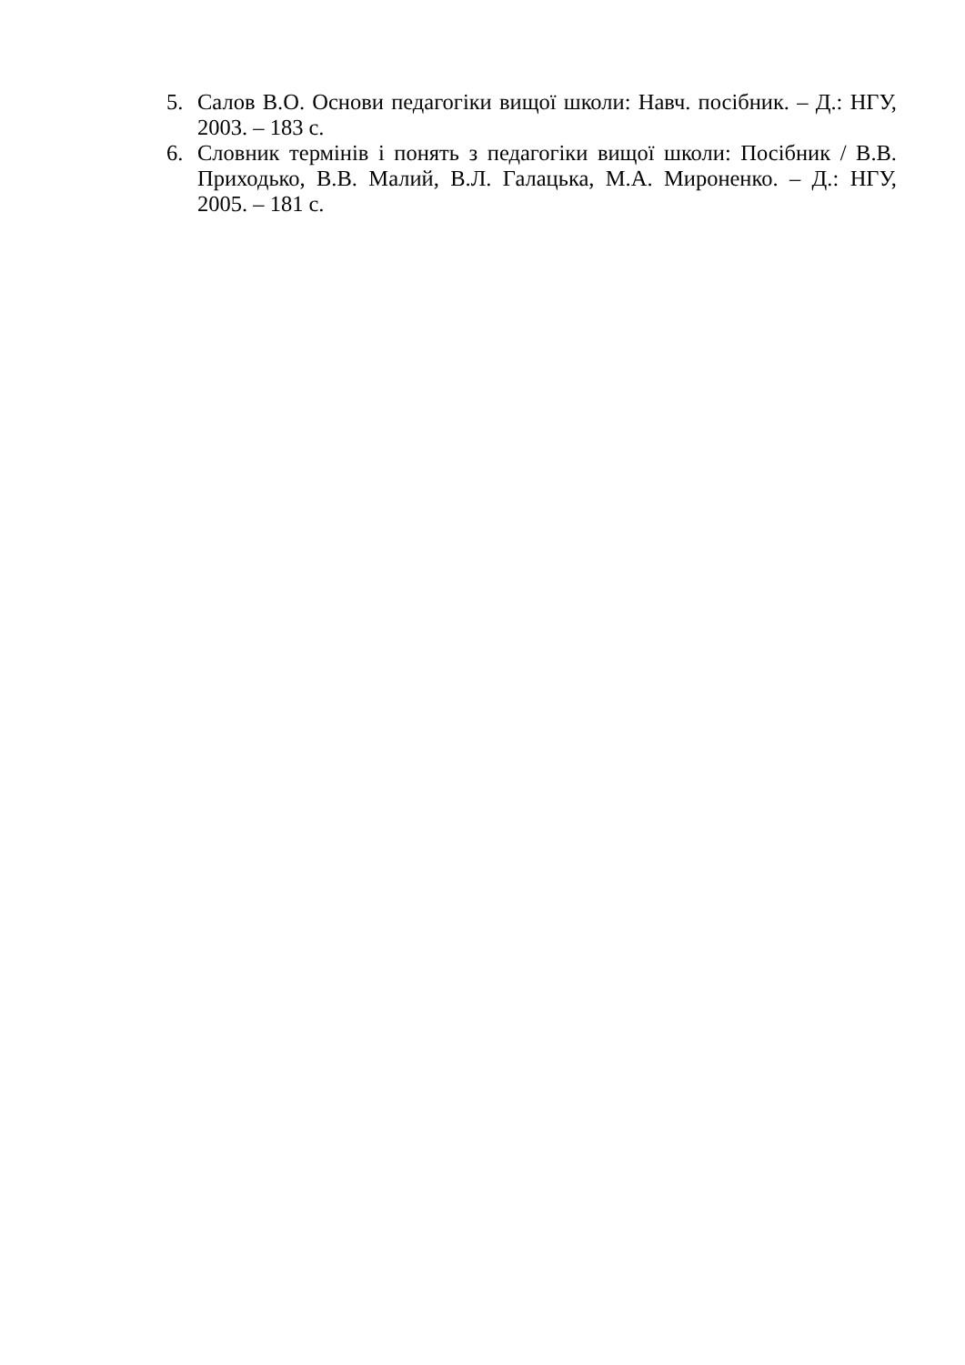5. Салов В.О. Основи педагогіки вищої школи: Навч. посібник. – Д.: НГУ, 2003. – 183 с.
6. Словник термінів і понять з педагогіки вищої школи: Посібник / В.В. Приходько, В.В. Малий, В.Л. Галацька, М.А. Мироненко. – Д.: НГУ, 2005. – 181 с.